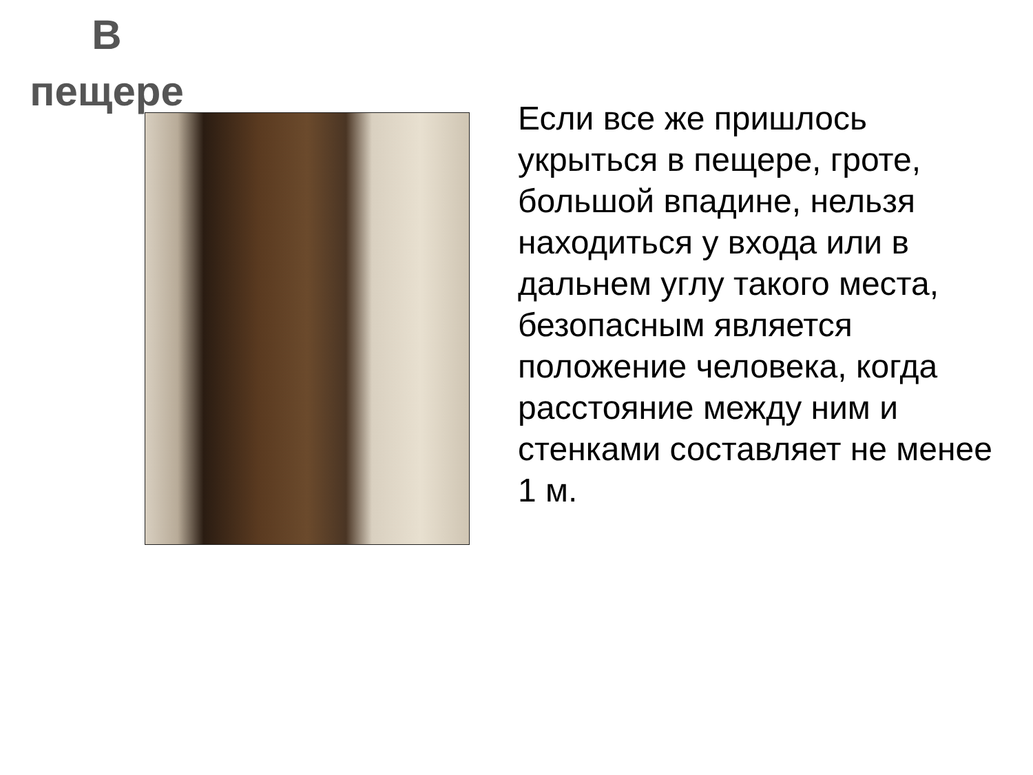В
пещере
Если все же пришлось укрыться в пещере, гроте, большой впадине, нельзя находиться у входа или в дальнем углу такого места, безопасным является положение человека, когда расстояние между ним и стенками составляет не менее 1 м.